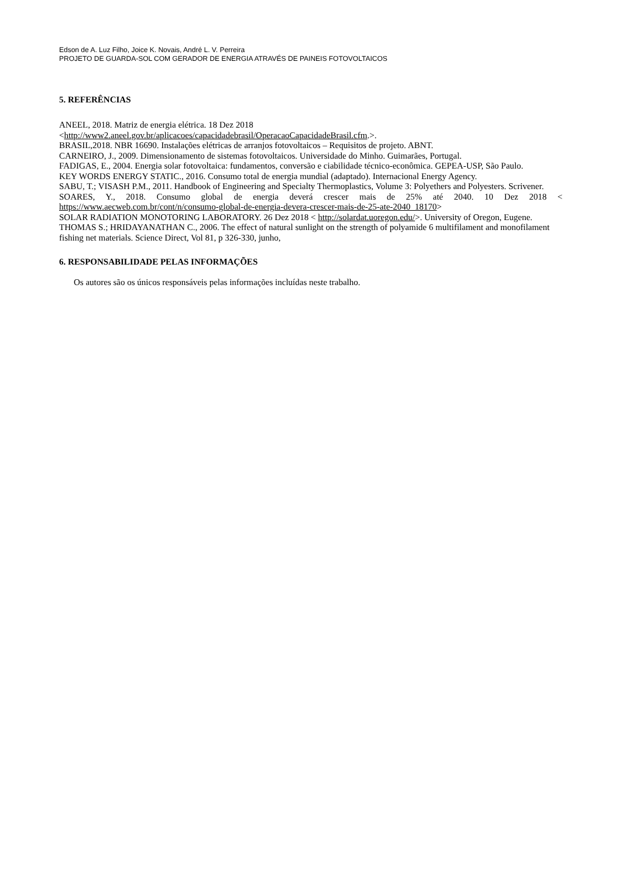Edson de A. Luz Filho, Joice K. Novais, André L. V. Perreira
PROJETO DE GUARDA-SOL COM GERADOR DE ENERGIA ATRAVÉS DE PAINEIS FOTOVOLTAICOS
5. REFERÊNCIAS
ANEEL, 2018. Matriz de energia elétrica. 18 Dez 2018
<http://www2.aneel.gov.br/aplicacoes/capacidadebrasil/OperacaoCapacidadeBrasil.cfm.>.
BRASIL,2018. NBR 16690. Instalações elétricas de arranjos fotovoltaicos – Requisitos de projeto. ABNT.
CARNEIRO, J., 2009. Dimensionamento de sistemas fotovoltaicos. Universidade do Minho. Guimarães, Portugal.
FADIGAS, E., 2004. Energia solar fotovoltaica: fundamentos, conversão e ciabilidade técnico-econômica. GEPEA-USP, São Paulo.
KEY WORDS ENERGY STATIC., 2016. Consumo total de energia mundial (adaptado). Internacional Energy Agency.
SABU, T.; VISASH P.M., 2011. Handbook of Engineering and Specialty Thermoplastics, Volume 3: Polyethers and Polyesters. Scrivener.
SOARES, Y., 2018. Consumo global de energia deverá crescer mais de 25% até 2040. 10 Dez 2018 < https://www.aecweb.com.br/cont/n/consumo-global-de-energia-devera-crescer-mais-de-25-ate-2040_18170>
SOLAR RADIATION MONOTORING LABORATORY. 26 Dez 2018 < http://solardat.uoregon.edu/>. University of Oregon, Eugene.
THOMAS S.; HRIDAYANATHAN C., 2006. The effect of natural sunlight on the strength of polyamide 6 multifilament and monofilament fishing net materials. Science Direct, Vol 81, p 326-330, junho,
6. RESPONSABILIDADE PELAS INFORMAÇÕES
Os autores são os únicos responsáveis pelas informações incluídas neste trabalho.